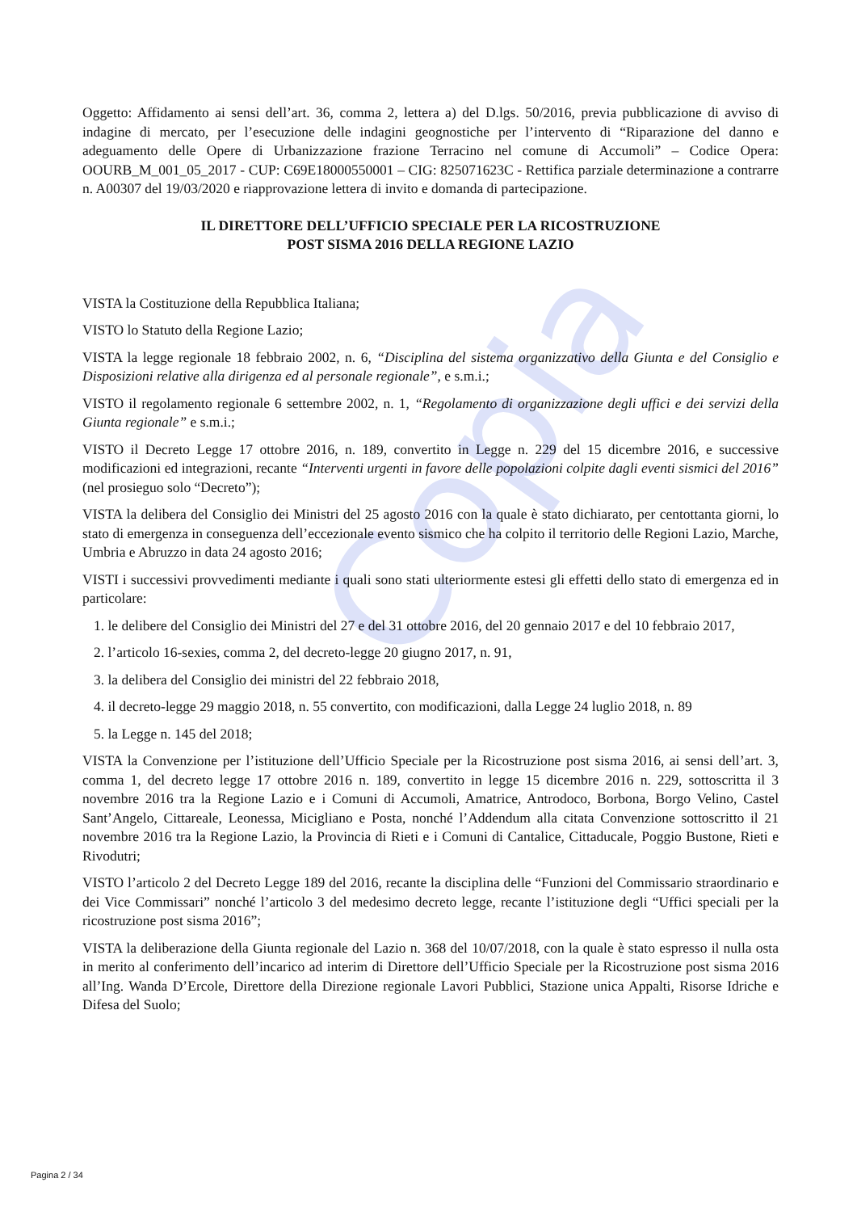Copia
Oggetto: Affidamento ai sensi dell’art. 36, comma 2, lettera a) del D.lgs. 50/2016, previa pubblicazione di avviso di indagine di mercato, per l’esecuzione delle indagini geognostiche per l’intervento di “Riparazione del danno e adeguamento delle Opere di Urbanizzazione frazione Terracino nel comune di Accumoli” – Codice Opera: OOURB_M_001_05_2017 - CUP: C69E18000550001 – CIG: 825071623C - Rettifica parziale determinazione a contrarre n. A00307 del 19/03/2020 e riapprovazione lettera di invito e domanda di partecipazione.
IL DIRETTORE DELL’UFFICIO SPECIALE PER LA RICOSTRUZIONE
POST SISMA 2016 DELLA REGIONE LAZIO
VISTA la Costituzione della Repubblica Italiana;
VISTO lo Statuto della Regione Lazio;
VISTA la legge regionale 18 febbraio 2002, n. 6, “Disciplina del sistema organizzativo della Giunta e del Consiglio e Disposizioni relative alla dirigenza ed al personale regionale”, e s.m.i.;
VISTO il regolamento regionale 6 settembre 2002, n. 1, “Regolamento di organizzazione degli uffici e dei servizi della Giunta regionale” e s.m.i.;
VISTO il Decreto Legge 17 ottobre 2016, n. 189, convertito in Legge n. 229 del 15 dicembre 2016, e successive modificazioni ed integrazioni, recante “Interventi urgenti in favore delle popolazioni colpite dagli eventi sismici del 2016” (nel prosieguo solo “Decreto”);
VISTA la delibera del Consiglio dei Ministri del 25 agosto 2016 con la quale è stato dichiarato, per centottanta giorni, lo stato di emergenza in conseguenza dell’eccezionale evento sismico che ha colpito il territorio delle Regioni Lazio, Marche, Umbria e Abruzzo in data 24 agosto 2016;
VISTI i successivi provvedimenti mediante i quali sono stati ulteriormente estesi gli effetti dello stato di emergenza ed in particolare:
1. le delibere del Consiglio dei Ministri del 27 e del 31 ottobre 2016, del 20 gennaio 2017 e del 10 febbraio 2017,
2. l’articolo 16-sexies, comma 2, del decreto-legge 20 giugno 2017, n. 91,
3. la delibera del Consiglio dei ministri del 22 febbraio 2018,
4. il decreto-legge 29 maggio 2018, n. 55 convertito, con modificazioni, dalla Legge 24 luglio 2018, n. 89
5. la Legge n. 145 del 2018;
VISTA la Convenzione per l’istituzione dell’Ufficio Speciale per la Ricostruzione post sisma 2016, ai sensi dell’art. 3, comma 1, del decreto legge 17 ottobre 2016 n. 189, convertito in legge 15 dicembre 2016 n. 229, sottoscritta il 3 novembre 2016 tra la Regione Lazio e i Comuni di Accumoli, Amatrice, Antrodoco, Borbona, Borgo Velino, Castel Sant’Angelo, Cittareale, Leonessa, Micigliano e Posta, nonché l’Addendum alla citata Convenzione sottoscritto il 21 novembre 2016 tra la Regione Lazio, la Provincia di Rieti e i Comuni di Cantalice, Cittaducale, Poggio Bustone, Rieti e Rivodutri;
VISTO l’articolo 2 del Decreto Legge 189 del 2016, recante la disciplina delle “Funzioni del Commissario straordinario e dei Vice Commissari” nonché l’articolo 3 del medesimo decreto legge, recante l’istituzione degli “Uffici speciali per la ricostruzione post sisma 2016”;
VISTA la deliberazione della Giunta regionale del Lazio n. 368 del 10/07/2018, con la quale è stato espresso il nulla osta in merito al conferimento dell’incarico ad interim di Direttore dell’Ufficio Speciale per la Ricostruzione post sisma 2016 all’Ing. Wanda D’Ercole, Direttore della Direzione regionale Lavori Pubblici, Stazione unica Appalti, Risorse Idriche e Difesa del Suolo;
Pagina 2 / 34